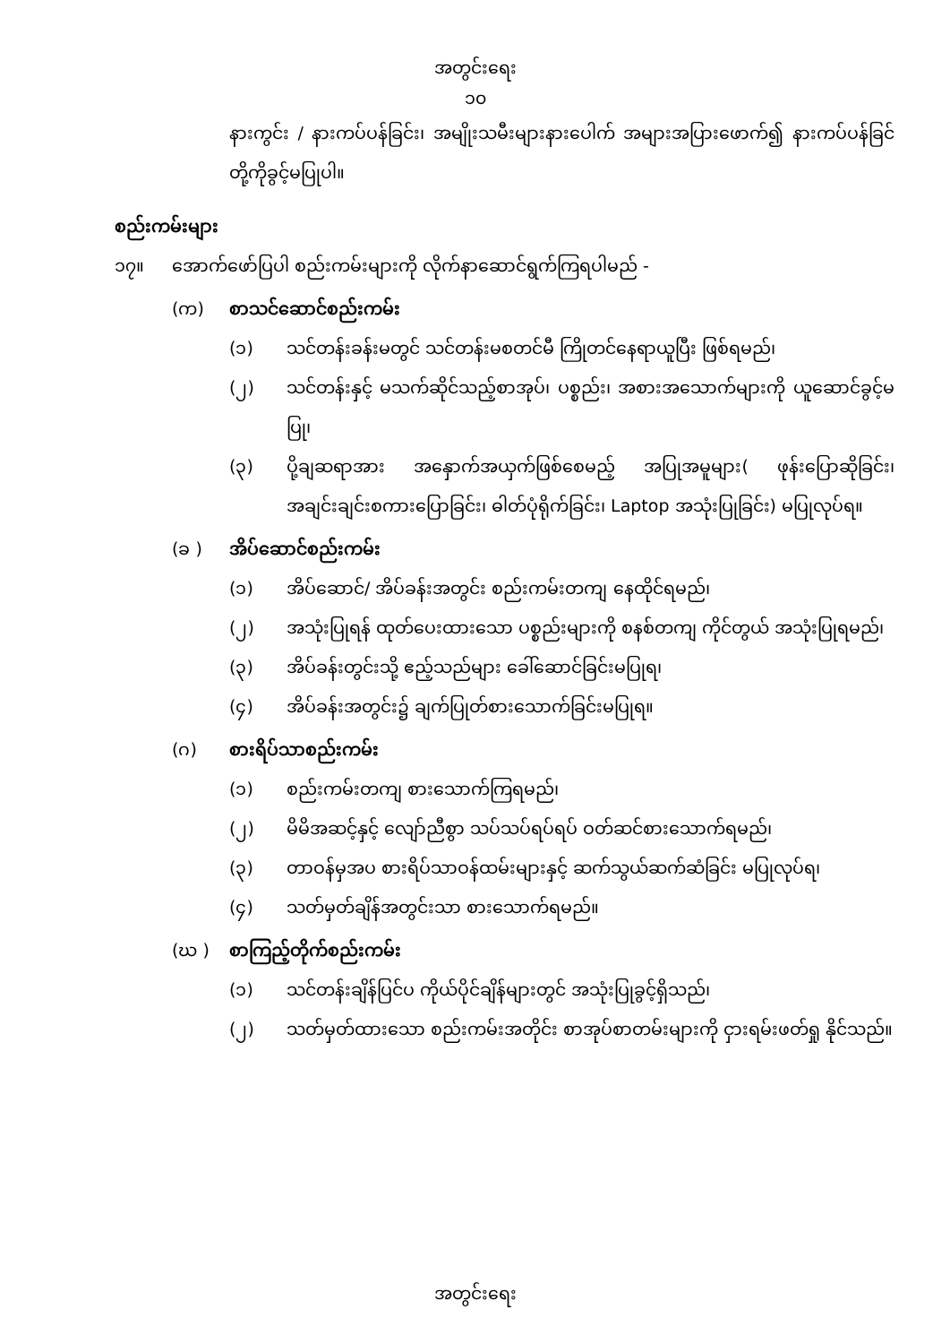အတွင်းရေး
၁၀
နားကွင်း / နားကပ်ပန်ခြင်း၊ အမျိုးသမီးများနားပေါက် အများအပြားဖောက်၍ နားကပ်ပန်ခြင် တို့ကိုခွင့်မပြုပါ။
စည်းကမ်းများ
၁၇။ အောက်ဖော်ပြပါ စည်းကမ်းများကို လိုက်နာဆောင်ရွက်ကြရပါမည် -
(က) စာသင်ဆောင်စည်းကမ်း
(၁) သင်တန်းခန်းမတွင် သင်တန်းမစတင်မီ ကြိုတင်နေရာယူပြီး ဖြစ်ရမည်၊
(၂) သင်တန်းနှင့် မသက်ဆိုင်သည့်စာအုပ်၊ ပစ္စည်း၊ အစားအသောက်များကို ယူဆောင်ခွင့်မပြု၊
(၃) ပို့ချဆရာအား အနှောက်အယှက်ဖြစ်စေမည့် အပြုအမူများ( ဖုန်းပြောဆိုခြင်း၊ အချင်းချင်းစကားပြောခြင်း၊ ဓါတ်ပုံရိုက်ခြင်း၊ Laptop အသုံးပြုခြင်း) မပြုလုပ်ရ။
(ခ ) အိပ်ဆောင်စည်းကမ်း
(၁) အိပ်ဆောင်/ အိပ်ခန်းအတွင်း စည်းကမ်းတကျ နေထိုင်ရမည်၊
(၂) အသုံးပြုရန် ထုတ်ပေးထားသော ပစ္စည်းများကို စနစ်တကျ ကိုင်တွယ် အသုံးပြုရမည်၊
(၃) အိပ်ခန်းတွင်းသို့ ဧည့်သည်များ ခေါ်ဆောင်ခြင်းမပြုရ၊
(၄) အိပ်ခန်းအတွင်း၌ ချက်ပြုတ်စားသောက်ခြင်းမပြုရ။
(ဂ) စားရိပ်သာစည်းကမ်း
(၁) စည်းကမ်းတကျ စားသောက်ကြရမည်၊
(၂) မိမိအဆင့်နှင့် လျော်ညီစွာ သပ်သပ်ရပ်ရပ် ဝတ်ဆင်စားသောက်ရမည်၊
(၃) တာဝန်မှအပ စားရိပ်သာဝန်ထမ်းများနှင့် ဆက်သွယ်ဆက်ဆံခြင်း မပြုလုပ်ရ၊
(၄) သတ်မှတ်ချိန်အတွင်းသာ စားသောက်ရမည်။
(ဃ ) စာကြည့်တိုက်စည်းကမ်း
(၁) သင်တန်းချိန်ပြင်ပ ကိုယ်ပိုင်ချိန်များတွင် အသုံးပြုခွင့်ရှိသည်၊
(၂) သတ်မှတ်ထားသော စည်းကမ်းအတိုင်း စာအုပ်စာတမ်းများကို ငှားရမ်းဖတ်ရှု နိုင်သည်။
အတွင်းရေး